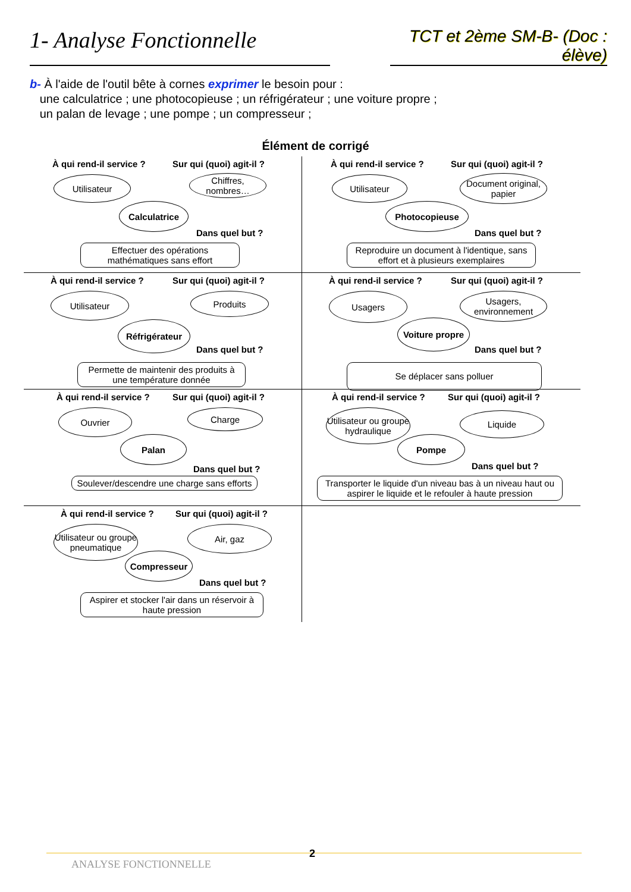1- Analyse Fonctionnelle
TCT et 2ème SM-B- (Doc : élève)
b- À l'aide de l'outil bête à cornes exprimer le besoin pour :
une calculatrice ; une photocopieuse ; un réfrigérateur ; une voiture propre ;
un palan de levage ; une pompe ; un compresseur ;
Élément de corrigé
À qui rend-il service ? Sur qui (quoi) agit-il ?
Utilisateur
Chiffres, nombres…
Calculatrice
Dans quel but ?
Effectuer des opérations mathématiques sans effort
À qui rend-il service ? Sur qui (quoi) agit-il ?
Utilisateur
Document original, papier
Photocopieuse
Dans quel but ?
Reproduire un document à l'identique, sans effort et à plusieurs exemplaires
À qui rend-il service ? Sur qui (quoi) agit-il ?
Utilisateur Produits
Réfrigérateur
Dans quel but ?
Permette de maintenir des produits à une température donnée
À qui rend-il service ? Sur qui (quoi) agit-il ?
Usagers
Usagers, environnement
Voiture propre
Dans quel but ?
Se déplacer sans polluer
À qui rend-il service ? Sur qui (quoi) agit-il ?
Ouvrier Charge
Palan
Dans quel but ?
Soulever/descendre une charge sans efforts
À qui rend-il service ? Sur qui (quoi) agit-il ?
Utilisateur ou groupe hydraulique
Liquide
Pompe
Dans quel but ?
Transporter le liquide d'un niveau bas à un niveau haut ou aspirer le liquide et le refouler à haute pression
À qui rend-il service ? Sur qui (quoi) agit-il ?
Utilisateur ou groupe pneumatique
Air, gaz
Compresseur
Dans quel but ?
Aspirer et stocker l'air dans un réservoir à haute pression
ANALYSE FONCTIONNELLE
2